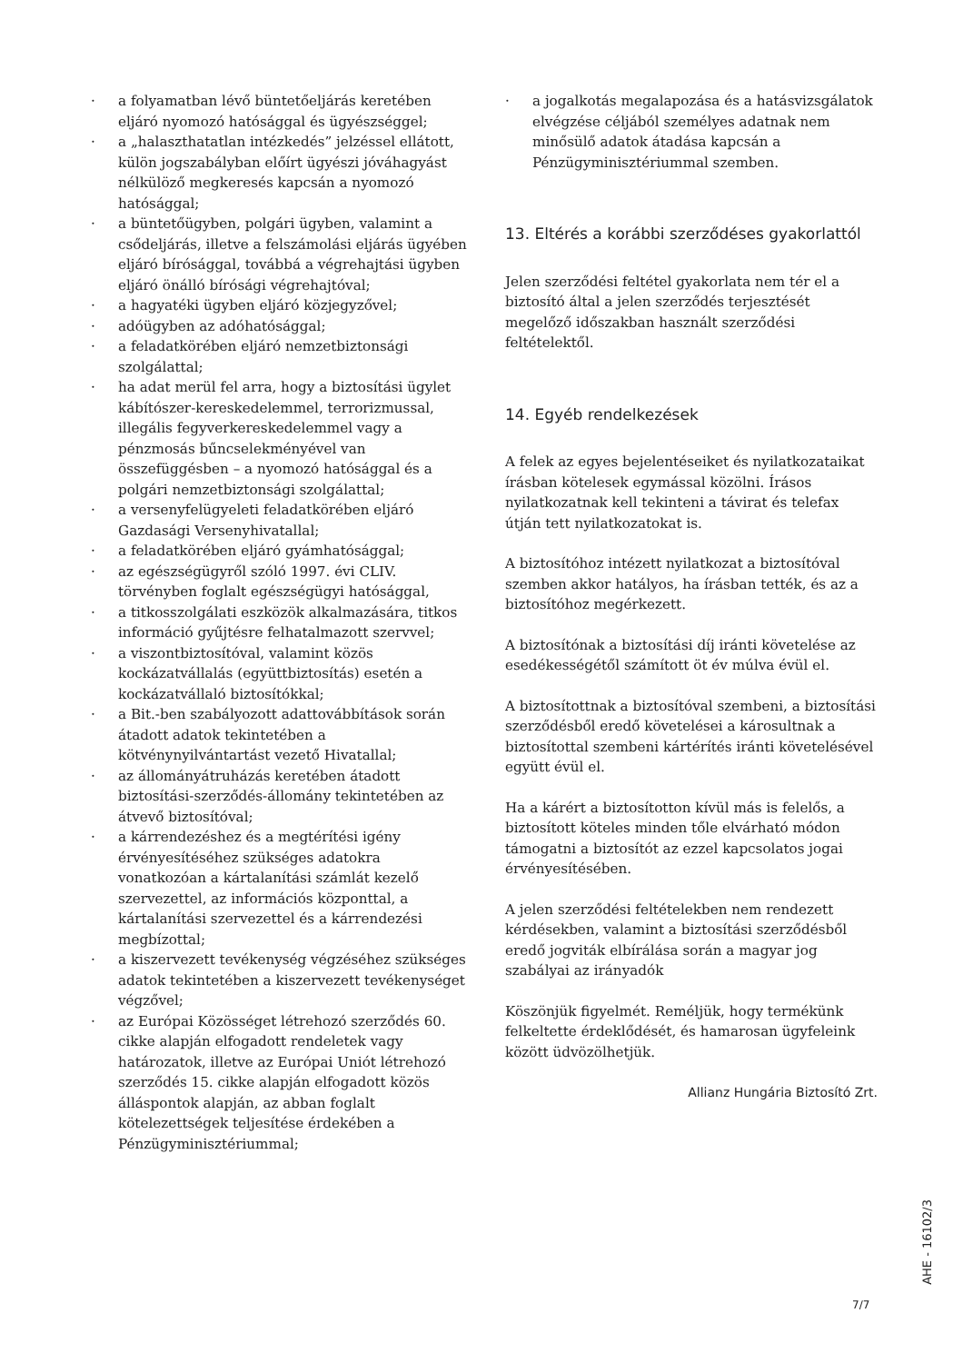· a folyamatban lévő büntetőeljárás keretében eljáró nyomozó hatósággal és ügyészséggel;
· a „halaszthatatlan intézkedés” jelzéssel ellátott, külön jogszabályban előírt ügyészi jóváhagyást nélkülöző megkeresés kapcsán a nyomozó hatósággal;
· a büntetőügyben, polgári ügyben, valamint a csődeljárás, illetve a felszámolási eljárás ügyében eljáró bírósággal, továbbá a végrehajtási ügyben eljáró önálló bírósági végrehajtóval;
· a hagyatéki ügyben eljáró közjegyzővel;
· adóügyben az adóhatósággal;
· a feladatkörében eljáró nemzetbiztonsági szolgálattal;
· ha adat merül fel arra, hogy a biztosítási ügylet kábítószer-kereskedelemmel, terrorizmussal, illegális fegyverkereskedelemmel vagy a pénzmosás bűncselekményével van összefüggésben – a nyomozó hatósággal és a polgári nemzetbiztonsági szolgálattal;
· a versenyfelügyeleti feladatkörében eljáró Gazdasági Versenyhivatallal;
· a feladatkörében eljáró gyámhatósággal;
· az egészségügyről szóló 1997. évi CLIV. törvényben foglalt egészségügyi hatósággal,
· a titkosszolgálati eszközök alkalmazására, titkos információ gyűjtésre felhatalmazott szervvel;
· a viszontbiztosítóval, valamint közös kockázatvállalás (együttbiztosítás) esetén a kockázatvállaló biztosítókkal;
· a Bit.-ben szabályozott adattovábbítások során átadott adatok tekintetében a kötvénynyilvántartást vezető Hivatallal;
· az állományátruházás keretében átadott biztosítási-szerződés-állomány tekintetében az átvevő biztosítóval;
· a kárrendezéshez és a megtérítési igény érvényesítéséhez szükséges adatokra vonatkozóan a kártalanítási számlát kezelő szervezettel, az információs központtal, a kártalanítási szervezettel és a kárrendezési megbízottal;
· a kiszervezett tevékenység végzéséhez szükséges adatok tekintetében a kiszervezett tevékenységet végzővel;
· az Európai Közösséget létrehozó szerződés 60. cikke alapján elfogadott rendeletek vagy határozatok, illetve az Európai Uniót létrehozó szerződés 15. cikke alapján elfogadott közös álláspontok alapján, az abban foglalt kötelezettségek teljesítése érdekében a Pénzügyminisztériummal;
· a jogalkotás megalapozása és a hatásvizsgálatok elvégzése céljából személyes adatnak nem minősülő adatok átadása kapcsán a Pénzügyminisztériummal szemben.
13. Eltérés a korábbi szerződéses gyakorlattól
Jelen szerződési feltétel gyakorlata nem tér el a biztosító által a jelen szerződés terjesztését megelőző időszakban használt szerződési feltételektől.
14. Egyéb rendelkezések
A felek az egyes bejelentéseiket és nyilatkozataikat írásban kötelesek egymással közölni. Írásos nyilatkozatnak kell tekinteni a távirat és telefax útján tett nyilatkozatokat is.
A biztosítóhoz intézett nyilatkozat a biztosítóval szemben akkor hatályos, ha írásban tették, és az a biztosítóhoz megérkezett.
A biztosítónak a biztosítási díj iránti követelése az esedékességétől számított öt év múlva évül el.
A biztosítottnak a biztosítóval szembeni, a biztosítási szerződésből eredő követelései a károsultnak a biztosítottal szembeni kártérítés iránti követelésével együtt évül el.
Ha a kárért a biztosítotton kívül más is felelős, a biztosított köteles minden tőle elvárható módon támogatni a biztosítót az ezzel kapcsolatos jogai érvényesítésében.
A jelen szerződési feltételekben nem rendezett kérdésekben, valamint a biztosítási szerződésből eredő jogviták elbírálása során a magyar jog szabályai az irányadók
Köszönjük figyelmét. Reméljük, hogy termékünk felkeltette érdeklődését, és hamarosan ügyfeleink között üdvözölhetjük.
Allianz Hungária Biztosító Zrt.
AHE - 16102/3
7/7